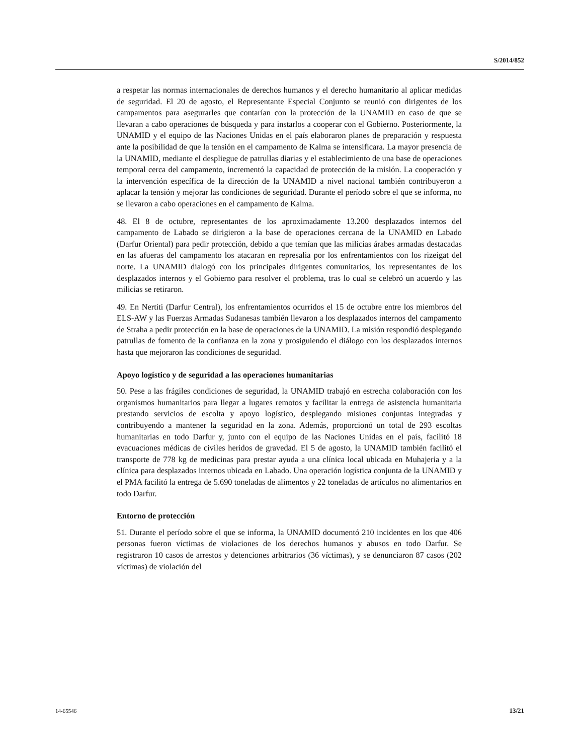S/2014/852
a respetar las normas internacionales de derechos humanos y el derecho humanitario al aplicar medidas de seguridad. El 20 de agosto, el Representante Especial Conjunto se reunió con dirigentes de los campamentos para asegurarles que contarían con la protección de la UNAMID en caso de que se llevaran a cabo operaciones de búsqueda y para instarlos a cooperar con el Gobierno. Posteriormente, la UNAMID y el equipo de las Naciones Unidas en el país elaboraron planes de preparación y respuesta ante la posibilidad de que la tensión en el campamento de Kalma se intensificara. La mayor presencia de la UNAMID, mediante el despliegue de patrullas diarias y el establecimiento de una base de operaciones temporal cerca del campamento, incrementó la capacidad de protección de la misión. La cooperación y la intervención específica de la dirección de la UNAMID a nivel nacional también contribuyeron a aplacar la tensión y mejorar las condiciones de seguridad. Durante el período sobre el que se informa, no se llevaron a cabo operaciones en el campamento de Kalma.
48. El 8 de octubre, representantes de los aproximadamente 13.200 desplazados internos del campamento de Labado se dirigieron a la base de operaciones cercana de la UNAMID en Labado (Darfur Oriental) para pedir protección, debido a que temían que las milicias árabes armadas destacadas en las afueras del campamento los atacaran en represalia por los enfrentamientos con los rizeigat del norte. La UNAMID dialogó con los principales dirigentes comunitarios, los representantes de los desplazados internos y el Gobierno para resolver el problema, tras lo cual se celebró un acuerdo y las milicias se retiraron.
49. En Nertiti (Darfur Central), los enfrentamientos ocurridos el 15 de octubre entre los miembros del ELS-AW y las Fuerzas Armadas Sudanesas también llevaron a los desplazados internos del campamento de Straha a pedir protección en la base de operaciones de la UNAMID. La misión respondió desplegando patrullas de fomento de la confianza en la zona y prosiguiendo el diálogo con los desplazados internos hasta que mejoraron las condiciones de seguridad.
Apoyo logístico y de seguridad a las operaciones humanitarias
50. Pese a las frágiles condiciones de seguridad, la UNAMID trabajó en estrecha colaboración con los organismos humanitarios para llegar a lugares remotos y facilitar la entrega de asistencia humanitaria prestando servicios de escolta y apoyo logístico, desplegando misiones conjuntas integradas y contribuyendo a mantener la seguridad en la zona. Además, proporcionó un total de 293 escoltas humanitarias en todo Darfur y, junto con el equipo de las Naciones Unidas en el país, facilitó 18 evacuaciones médicas de civiles heridos de gravedad. El 5 de agosto, la UNAMID también facilitó el transporte de 778 kg de medicinas para prestar ayuda a una clínica local ubicada en Muhajeria y a la clínica para desplazados internos ubicada en Labado. Una operación logística conjunta de la UNAMID y el PMA facilitó la entrega de 5.690 toneladas de alimentos y 22 toneladas de artículos no alimentarios en todo Darfur.
Entorno de protección
51. Durante el período sobre el que se informa, la UNAMID documentó 210 incidentes en los que 406 personas fueron víctimas de violaciones de los derechos humanos y abusos en todo Darfur. Se registraron 10 casos de arrestos y detenciones arbitrarios (36 víctimas), y se denunciaron 87 casos (202 víctimas) de violación del
14-65546 13/21